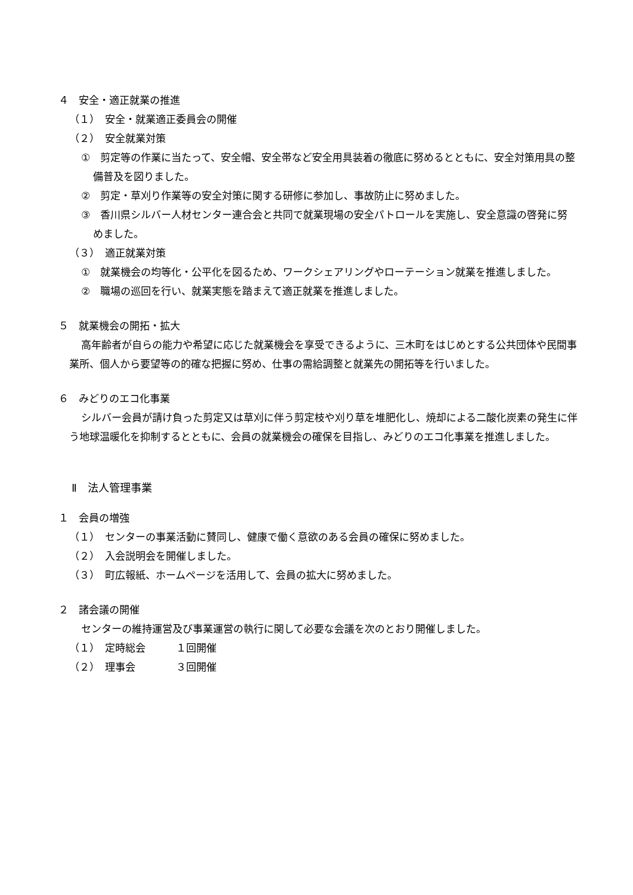４　安全・適正就業の推進
（１）　安全・就業適正委員会の開催
（２）　安全就業対策
①　剪定等の作業に当たって、安全帽、安全帯など安全用具装着の徹底に努めるとともに、安全対策用具の整備普及を図りました。
②　剪定・草刈り作業等の安全対策に関する研修に参加し、事故防止に努めました。
③　香川県シルバー人材センター連合会と共同で就業現場の安全パトロールを実施し、安全意識の啓発に努めました。
（３）　適正就業対策
①　就業機会の均等化・公平化を図るため、ワークシェアリングやローテーション就業を推進しました。
②　職場の巡回を行い、就業実態を踏まえて適正就業を推進しました。
５　就業機会の開拓・拡大
高年齢者が自らの能力や希望に応じた就業機会を享受できるように、三木町をはじめとする公共団体や民間事業所、個人から要望等の的確な把握に努め、仕事の需給調整と就業先の開拓等を行いました。
６　みどりのエコ化事業
シルバー会員が請け負った剪定又は草刈に伴う剪定枝や刈り草を堆肥化し、焼却による二酸化炭素の発生に伴う地球温暖化を抑制するとともに、会員の就業機会の確保を目指し、みどりのエコ化事業を推進しました。
Ⅱ　法人管理事業
１　会員の増強
（１）　センターの事業活動に賛同し、健康で働く意欲のある会員の確保に努めました。
（２）　入会説明会を開催しました。
（３）　町広報紙、ホームページを活用して、会員の拡大に努めました。
２　諸会議の開催
センターの維持運営及び事業運営の執行に関して必要な会議を次のとおり開催しました。
（１）　定時総会　　　１回開催
（２）　理事会　　　　３回開催